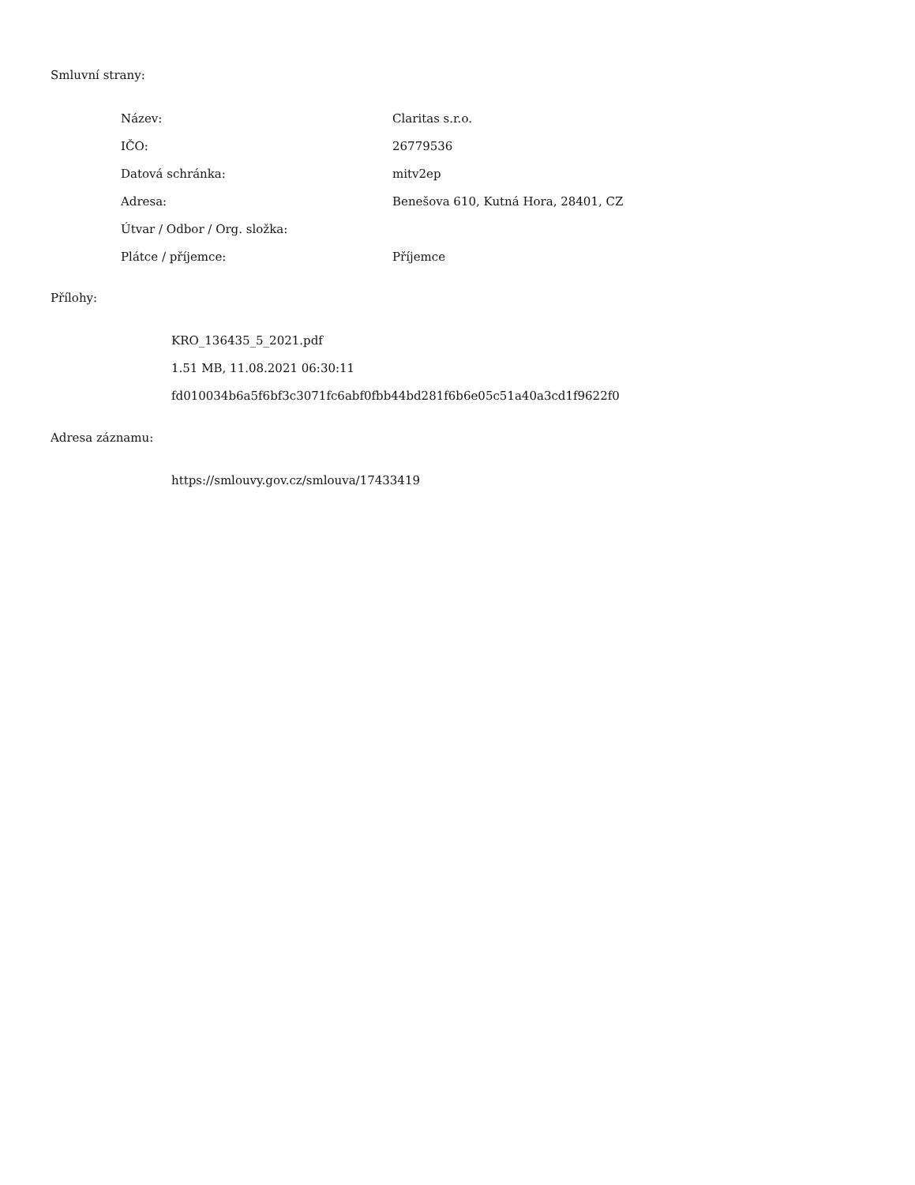Smluvní strany:
| Název: | Claritas s.r.o. |
| IČO: | 26779536 |
| Datová schránka: | mitv2ep |
| Adresa: | Benešova 610, Kutná Hora, 28401, CZ |
| Útvar / Odbor / Org. složka: | |
| Plátce / příjemce: | Příjemce |
Přílohy:
KRO_136435_5_2021.pdf
1.51 MB, 11.08.2021 06:30:11
fd010034b6a5f6bf3c3071fc6abf0fbb44bd281f6b6e05c51a40a3cd1f9622f0
Adresa záznamu:
https://smlouvy.gov.cz/smlouva/17433419